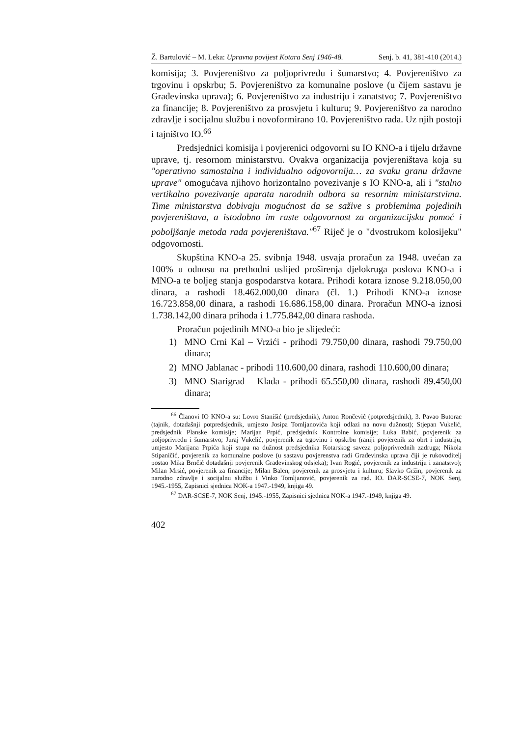Ž. Bartulović – M. Leka: Upravna povijest Kotara Senj 1946-48. Senj. b. 41, 381-410 (2014.)
komisija; 3. Povjereništvo za poljoprivredu i šumarstvo; 4. Povjereništvo za trgovinu i opskrbu; 5. Povjereništvo za komunalne poslove (u čijem sastavu je Građevinska uprava); 6. Povjereništvo za industriju i zanatstvo; 7. Povjereništvo za financije; 8. Povjereništvo za prosvjetu i kulturu; 9. Povjereništvo za narodno zdravlje i socijalnu službu i novoformirano 10. Povjereništvo rada. Uz njih postoji i tajništvo IO.<sup>66</sup>
Predsjednici komisija i povjerenici odgovorni su IO KNO-a i tijelu državne uprave, tj. resornom ministarstvu. Ovakva organizacija povjereništava koja su "operativno samostalna i individualno odgovornija… za svaku granu državne uprave" omogućava njihovo horizontalno povezivanje s IO KNO-a, ali i "stalno vertikalno povezivanje aparata narodnih odbora sa resornim ministarstvima. Time ministarstva dobivaju mogućnost da se sažive s problemima pojedinih povjereništava, a istodobno im raste odgovornost za organizacijsku pomoć i poboljšanje metoda rada povjereništava."<sup>67</sup> Riječ je o "dvostrukom kolosijeku" odgovornosti.
Skupština KNO-a 25. svibnja 1948. usvaja proračun za 1948. uvećan za 100% u odnosu na prethodni uslijed proširenja djelokruga poslova KNO-a i MNO-a te boljeg stanja gospodarstva kotara. Prihodi kotara iznose 9.218.050,00 dinara, a rashodi 18.462.000,00 dinara (čl. 1.) Prihodi KNO-a iznose 16.723.858,00 dinara, a rashodi 16.686.158,00 dinara. Proračun MNO-a iznosi 1.738.142,00 dinara prihoda i 1.775.842,00 dinara rashoda.
Proračun pojedinih MNO-a bio je slijedeći:
1) MNO Crni Kal – Vrzići - prihodi 79.750,00 dinara, rashodi 79.750,00 dinara;
2) MNO Jablanac - prihodi 110.600,00 dinara, rashodi 110.600,00 dinara;
3) MNO Starigrad – Klada - prihodi 65.550,00 dinara, rashodi 89.450,00 dinara;
<sup>66</sup> Članovi IO KNO-a su: Lovro Stanišić (predsjednik), Anton Rončević (potpredsjednik), 3. Pavao Butorac (tajnik, dotadašnji potpredsjednik, umjesto Josipa Tomljanovića koji odlazi na novu dužnost); Stjepan Vukelić, predsjednik Planske komisije; Marijan Prpić, predsjednik Kontrolne komisije; Luka Babić, povjerenik za poljoprivredu i šumarstvo; Juraj Vukelić, povjerenik za trgovinu i opskrbu (raniji povjerenik za obrt i industriju, umjesto Marijana Prpića koji stupa na dužnost predsjednika Kotarskog saveza poljoprivrednih zadruga; Nikola Stipaničić, povjerenik za komunalne poslove (u sastavu povjerenstva radi Građevinska uprava čiji je rukovoditelj postao Mika Brnčić dotadašnji povjerenik Građevinskog odsjeka); Ivan Rogić, povjerenik za industriju i zanatstvo); Milan Mrsić, povjerenik za financije; Milan Balen, povjerenik za prosvjetu i kulturu; Slavko Gržin, povjerenik za narodno zdravlje i socijalnu službu i Vinko Tomljanović, povjerenik za rad. IO. DAR-SCSE-7, NOK Senj, 1945.-1955, Zapisnici sjednica NOK-a 1947.-1949, knjiga 49.
<sup>67</sup> DAR-SCSE-7, NOK Senj, 1945.-1955, Zapisnici sjednica NOK-a 1947.-1949, knjiga 49.
402